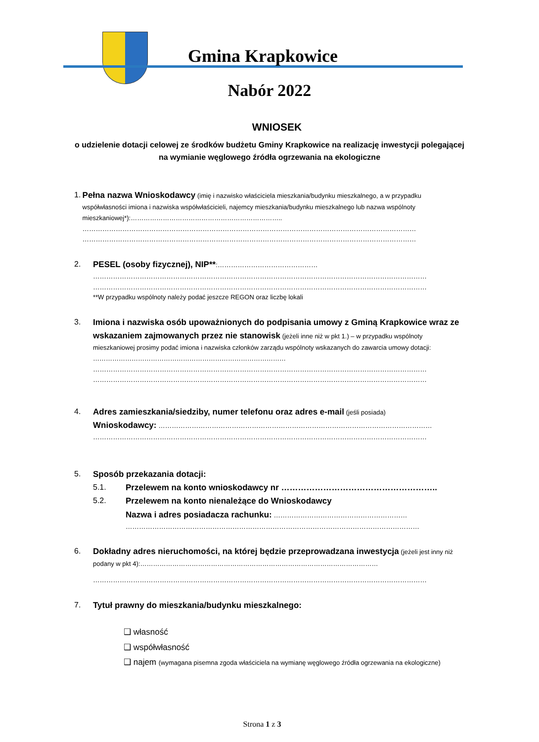Gmina Krapkowice
Nabór 2022
WNIOSEK
o udzielenie dotacji celowej ze środków budżetu Gminy Krapkowice na realizację inwestycji polegającej na wymianie węglowego źródła ogrzewania na ekologiczne
1. Pełna nazwa Wnioskodawcy (imię i nazwisko właściciela mieszkania/budynku mieszkalnego, a w przypadku współwłasności imiona i nazwiska współwłaścicieli, najemcy mieszkania/budynku mieszkalnego lub nazwa wspólnoty mieszkaniowej*):……………………………………………………………..
……………………………………………………………………………………………………………………………………
……………………………………………………………………………………………………………………………………
2. PESEL (osoby fizycznej), NIP**:………………………………………
……………………………………………………………………………………………………………………………………
……………………………………………………………………………………………………………………………………
**W przypadku wspólnoty należy podać jeszcze REGON oraz liczbę lokali
3. Imiona i nazwiska osób upoważnionych do podpisania umowy z Gminą Krapkowice wraz ze wskazaniem zajmowanych przez nie stanowisk (jeżeli inne niż w pkt 1.) – w przypadku wspólnoty mieszkaniowej prosimy podać imiona i nazwiska członków zarządu wspólnoty wskazanych do zawarcia umowy dotacji: ………………………………………………………………………………
……………………………………………………………………………………………………………………………………
……………………………………………………………………………………………………………………………………
4. Adres zamieszkania/siedziby, numer telefonu oraz adres e-mail (jeśli posiada)
Wnioskodawcy: ……………………………………………………………………………………………………………
……………………………………………………………………………………………………………………………………
5. Sposób przekazania dotacji:
5.1. Przelewem na konto wnioskodawcy nr ………………………………………………..
5.2. Przelewem na konto nienależące do Wnioskodawcy
Nazwa i adres posiadacza rachunku: ……………………………………………………
……………………………………………………………………………………………………………………
6. Dokładny adres nieruchomości, na której będzie przeprowadzana inwestycja (jeżeli jest inny niż podany w pkt 4):…………………………………………………………………………………………………
……………………………………………………………………………………………………………………………………
7. Tytuł prawny do mieszkania/budynku mieszkalnego:
❑ własność
❑ współwłasność
❑ najem (wymagana pisemna zgoda właściciela na wymianę węglowego źródła ogrzewania na ekologiczne)
Strona 1 z 3